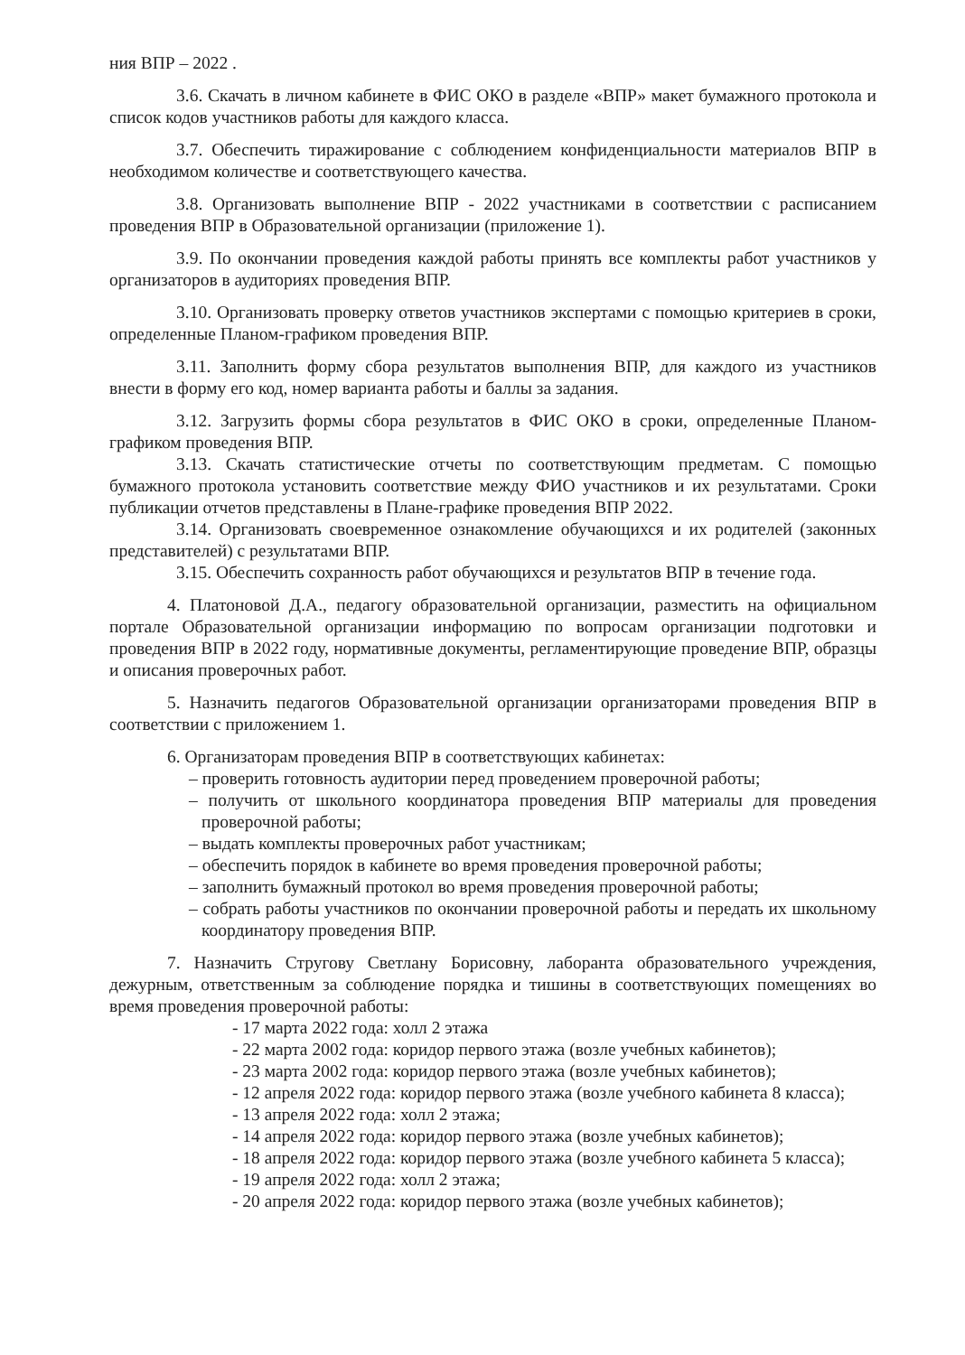ния ВПР – 2022 .
3.6. Скачать в личном кабинете в ФИС ОКО в разделе «ВПР» макет бумажного протокола и список кодов участников работы для каждого класса.
3.7. Обеспечить тиражирование с соблюдением конфиденциальности материалов ВПР в необходимом количестве и соответствующего качества.
3.8. Организовать выполнение ВПР - 2022 участниками в соответствии с расписанием проведения ВПР в Образовательной организации (приложение 1).
3.9. По окончании проведения каждой работы принять все комплекты работ участников у организаторов в аудиториях проведения ВПР.
3.10. Организовать проверку ответов участников экспертами с помощью критериев в сроки, определенные Планом-графиком проведения ВПР.
3.11. Заполнить форму сбора результатов выполнения ВПР, для каждого из участников внести в форму его код, номер варианта работы и баллы за задания.
3.12. Загрузить формы сбора результатов в ФИС ОКО в сроки, определенные Планом-графиком проведения ВПР.
3.13. Скачать статистические отчеты по соответствующим предметам. С помощью бумажного протокола установить соответствие между ФИО участников и их результатами. Сроки публикации отчетов представлены в Плане-графике проведения ВПР 2022.
3.14. Организовать своевременное ознакомление обучающихся и их родителей (законных представителей) с результатами ВПР.
3.15. Обеспечить сохранность работ обучающихся и результатов ВПР в течение года.
4. Платоновой Д.А., педагогу образовательной организации, разместить на официальном портале Образовательной организации информацию по вопросам организации подготовки и проведения ВПР в 2022 году, нормативные документы, регламентирующие проведение ВПР, образцы и описания проверочных работ.
5. Назначить педагогов Образовательной организации организаторами проведения ВПР в соответствии с приложением 1.
6. Организаторам проведения ВПР в соответствующих кабинетах:
– проверить готовность аудитории перед проведением проверочной работы;
– получить от школьного координатора проведения ВПР материалы для проведения проверочной работы;
– выдать комплекты проверочных работ участникам;
– обеспечить порядок в кабинете во время проведения проверочной работы;
– заполнить бумажный протокол во время проведения проверочной работы;
– собрать работы участников по окончании проверочной работы и передать их школьному координатору проведения ВПР.
7. Назначить Стругову Светлану Борисовну, лаборанта образовательного учреждения, дежурным, ответственным за соблюдение порядка и тишины в соответствующих помещениях во время проведения проверочной работы:
- 17 марта 2022 года: холл 2 этажа
- 22 марта 2002 года: коридор первого этажа (возле учебных кабинетов);
- 23 марта 2002 года: коридор первого этажа (возле учебных кабинетов);
- 12 апреля 2022 года: коридор первого этажа (возле учебного кабинета 8 класса);
- 13 апреля 2022 года: холл 2 этажа;
- 14 апреля 2022 года: коридор первого этажа (возле учебных кабинетов);
- 18 апреля 2022 года: коридор первого этажа (возле учебного кабинета 5 класса);
- 19 апреля 2022 года: холл 2 этажа;
- 20 апреля 2022 года: коридор первого этажа (возле учебных кабинетов);